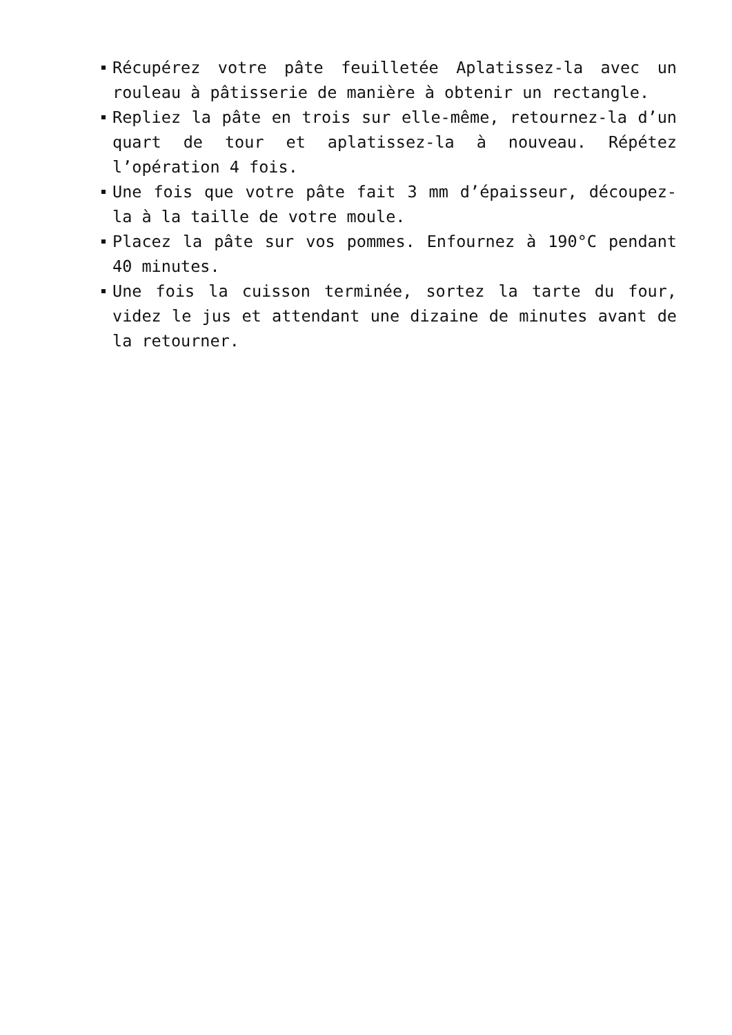Récupérez votre pâte feuilletée Aplatissez-la avec un rouleau à pâtisserie de manière à obtenir un rectangle.
Repliez la pâte en trois sur elle-même, retournez-la d’un quart de tour et aplatissez-la à nouveau. Répétez l’opération 4 fois.
Une fois que votre pâte fait 3 mm d’épaisseur, découpez-la à la taille de votre moule.
Placez la pâte sur vos pommes. Enfournez à 190°C pendant 40 minutes.
Une fois la cuisson terminée, sortez la tarte du four, videz le jus et attendant une dizaine de minutes avant de la retourner.